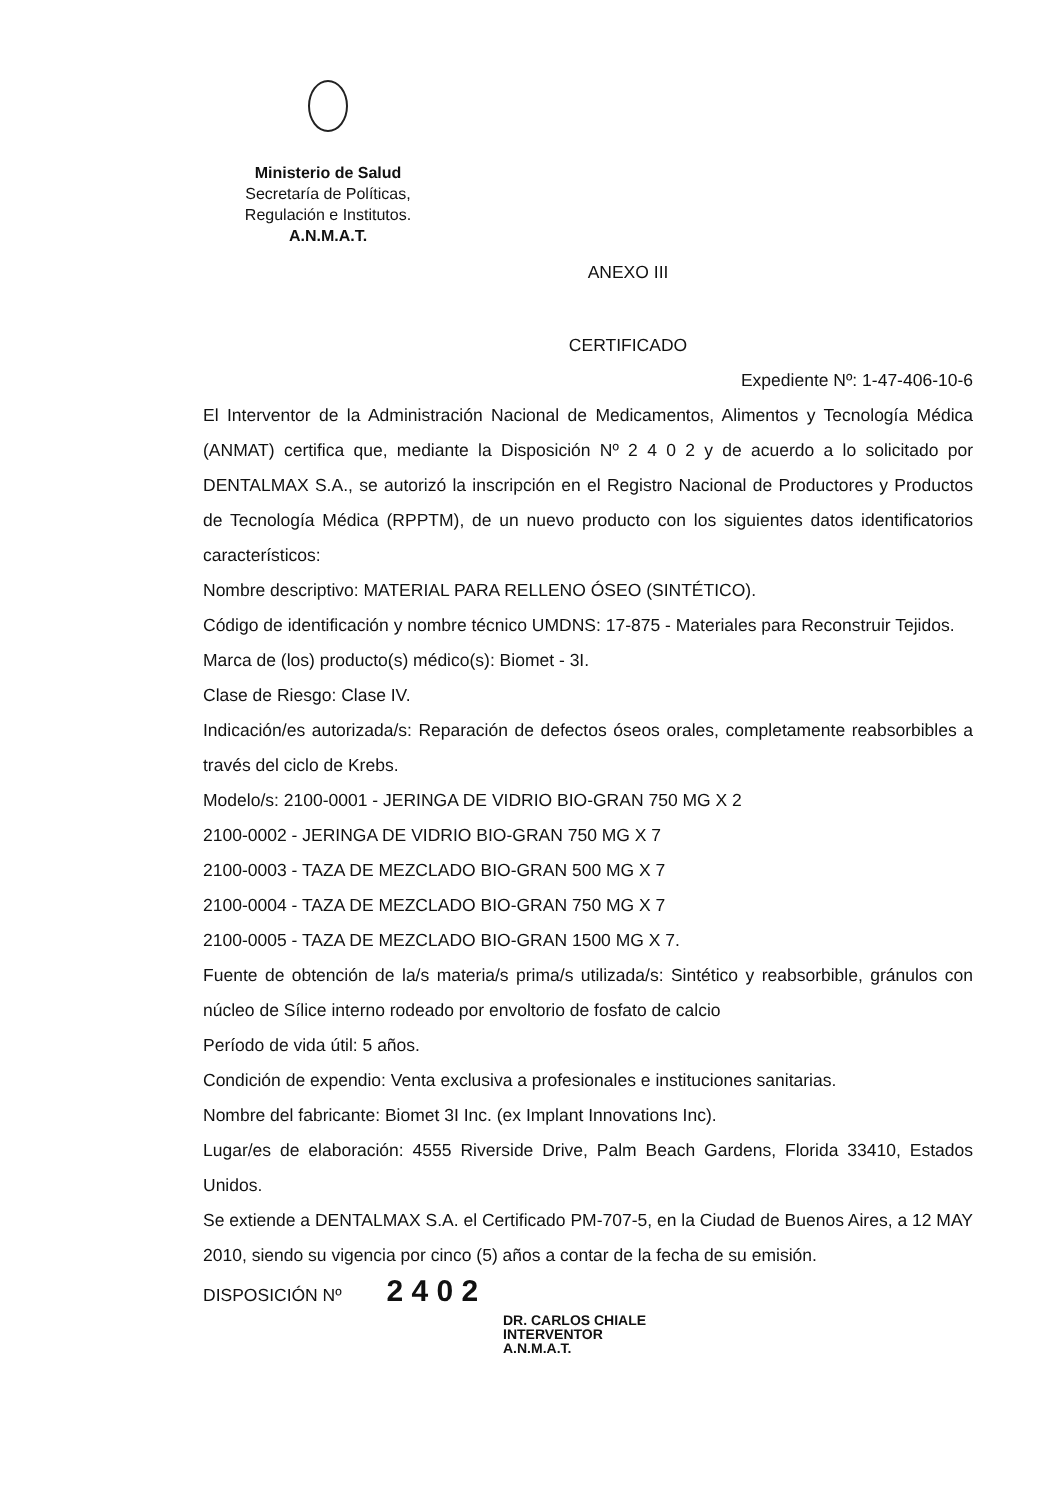Ministerio de Salud
Secretaría de Políticas,
Regulación e Institutos.
A.N.M.A.T.
ANEXO III
CERTIFICADO
Expediente Nº: 1-47-406-10-6
El Interventor de la Administración Nacional de Medicamentos, Alimentos y Tecnología Médica (ANMAT) certifica que, mediante la Disposición Nº 2 4 0 2 y de acuerdo a lo solicitado por DENTALMAX S.A., se autorizó la inscripción en el Registro Nacional de Productores y Productos de Tecnología Médica (RPPTM), de un nuevo producto con los siguientes datos identificatorios característicos:
Nombre descriptivo: MATERIAL PARA RELLENO ÓSEO (SINTÉTICO).
Código de identificación y nombre técnico UMDNS: 17-875 - Materiales para Reconstruir Tejidos.
Marca de (los) producto(s) médico(s): Biomet - 3I.
Clase de Riesgo: Clase IV.
Indicación/es autorizada/s: Reparación de defectos óseos orales, completamente reabsorbibles a través del ciclo de Krebs.
Modelo/s: 2100-0001 - JERINGA DE VIDRIO BIO-GRAN 750 MG X 2
2100-0002 - JERINGA DE VIDRIO BIO-GRAN 750 MG X 7
2100-0003 - TAZA DE MEZCLADO BIO-GRAN 500 MG X 7
2100-0004 - TAZA DE MEZCLADO BIO-GRAN 750 MG X 7
2100-0005 - TAZA DE MEZCLADO BIO-GRAN 1500 MG X 7.
Fuente de obtención de la/s materia/s prima/s utilizada/s: Sintético y reabsorbible, gránulos con núcleo de Sílice interno rodeado por envoltorio de fosfato de calcio
Período de vida útil: 5 años.
Condición de expendio: Venta exclusiva a profesionales e instituciones sanitarias.
Nombre del fabricante: Biomet 3I Inc. (ex Implant Innovations Inc).
Lugar/es de elaboración: 4555 Riverside Drive, Palm Beach Gardens, Florida 33410, Estados Unidos.
Se extiende a DENTALMAX S.A. el Certificado PM-707-5, en la Ciudad de Buenos Aires, a 12 MAY 2010, siendo su vigencia por cinco (5) años a contar de la fecha de su emisión.
DISPOSICIÓN Nº 2 4 0 2
DR. CARLOS CHIALE
INTERVENTOR
A.N.M.A.T.